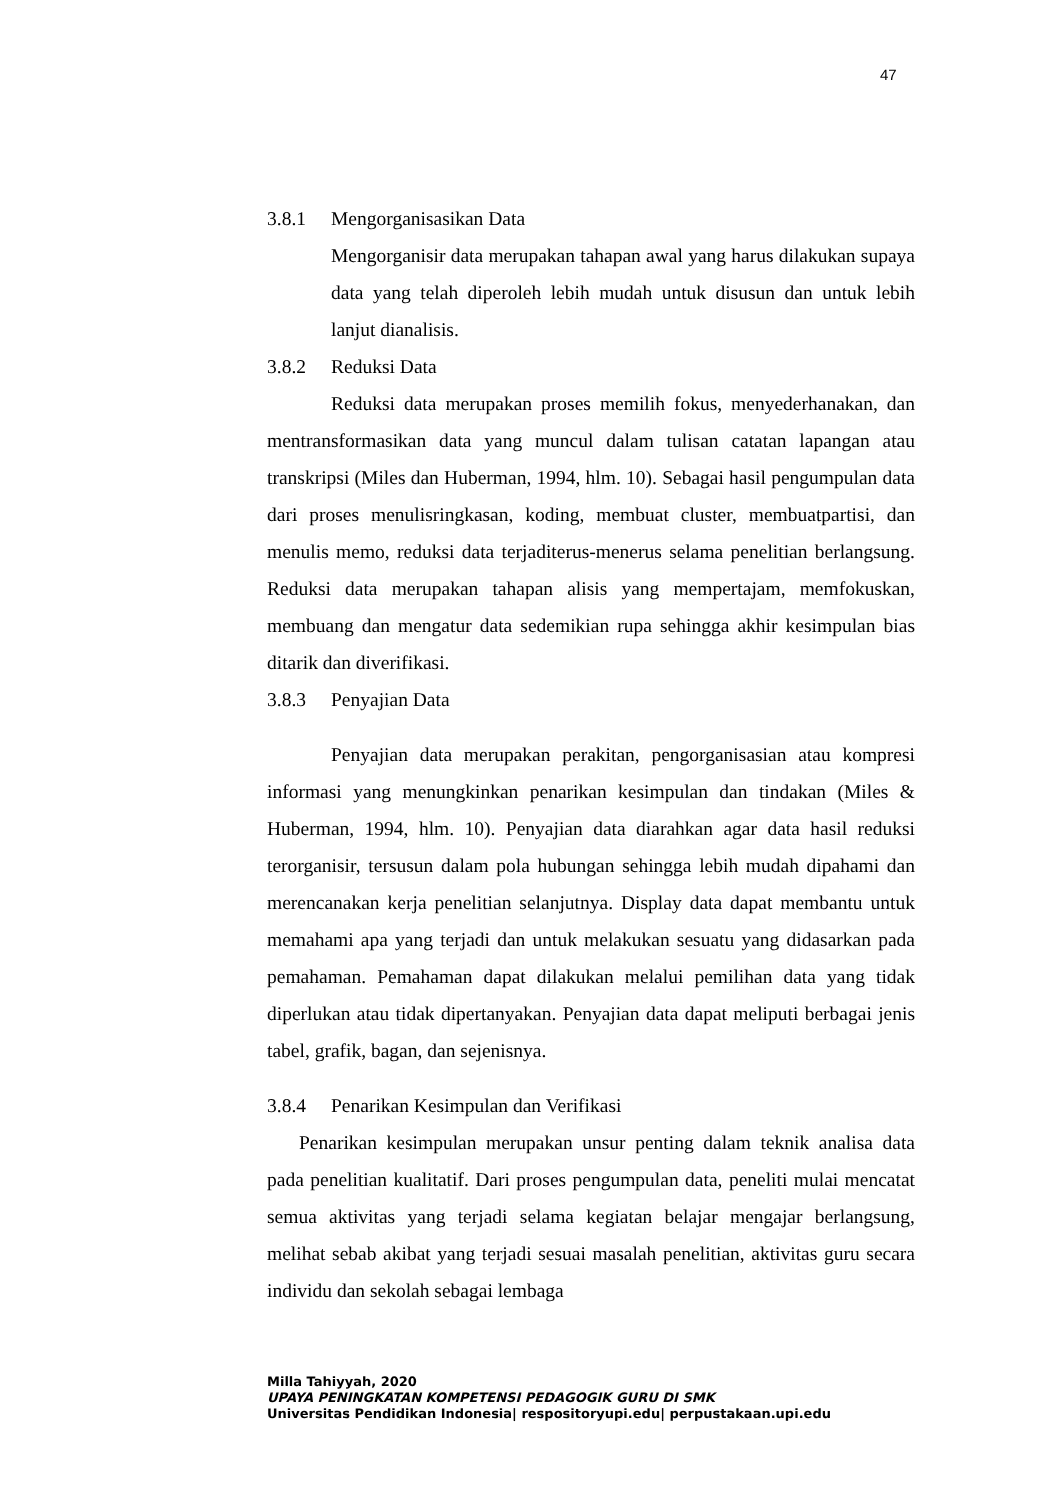47
3.8.1 Mengorganisasikan Data
Mengorganisir data merupakan tahapan awal yang harus dilakukan supaya data yang telah diperoleh lebih mudah untuk disusun dan untuk lebih lanjut dianalisis.
3.8.2 Reduksi Data
Reduksi data merupakan proses memilih fokus, menyederhanakan, dan mentransformasikan data yang muncul dalam tulisan catatan lapangan atau transkripsi (Miles dan Huberman, 1994, hlm. 10). Sebagai hasil pengumpulan data dari proses menulisringkasan, koding, membuat cluster, membuatpartisi, dan menulis memo, reduksi data terjaditerus-menerus selama penelitian berlangsung. Reduksi data merupakan tahapan alisis yang mempertajam, memfokuskan, membuang dan mengatur data sedemikian rupa sehingga akhir kesimpulan bias ditarik dan diverifikasi.
3.8.3 Penyajian Data
Penyajian data merupakan perakitan, pengorganisasian atau kompresi informasi yang menungkinkan penarikan kesimpulan dan tindakan (Miles & Huberman, 1994, hlm. 10). Penyajian data diarahkan agar data hasil reduksi terorganisir, tersusun dalam pola hubungan sehingga lebih mudah dipahami dan merencanakan kerja penelitian selanjutnya. Display data dapat membantu untuk memahami apa yang terjadi dan untuk melakukan sesuatu yang didasarkan pada pemahaman. Pemahaman dapat dilakukan melalui pemilihan data yang tidak diperlukan atau tidak dipertanyakan. Penyajian data dapat meliputi berbagai jenis tabel, grafik, bagan, dan sejenisnya.
3.8.4 Penarikan Kesimpulan dan Verifikasi
Penarikan kesimpulan merupakan unsur penting dalam teknik analisa data pada penelitian kualitatif. Dari proses pengumpulan data, peneliti mulai mencatat semua aktivitas yang terjadi selama kegiatan belajar mengajar berlangsung, melihat sebab akibat yang terjadi sesuai masalah penelitian, aktivitas guru secara individu dan sekolah sebagai lembaga
Milla Tahiyyah, 2020
UPAYA PENINGKATAN KOMPETENSI PEDAGOGIK GURU DI SMK
Universitas Pendidikan Indonesia| respositoryupi.edu| perpustakaan.upi.edu